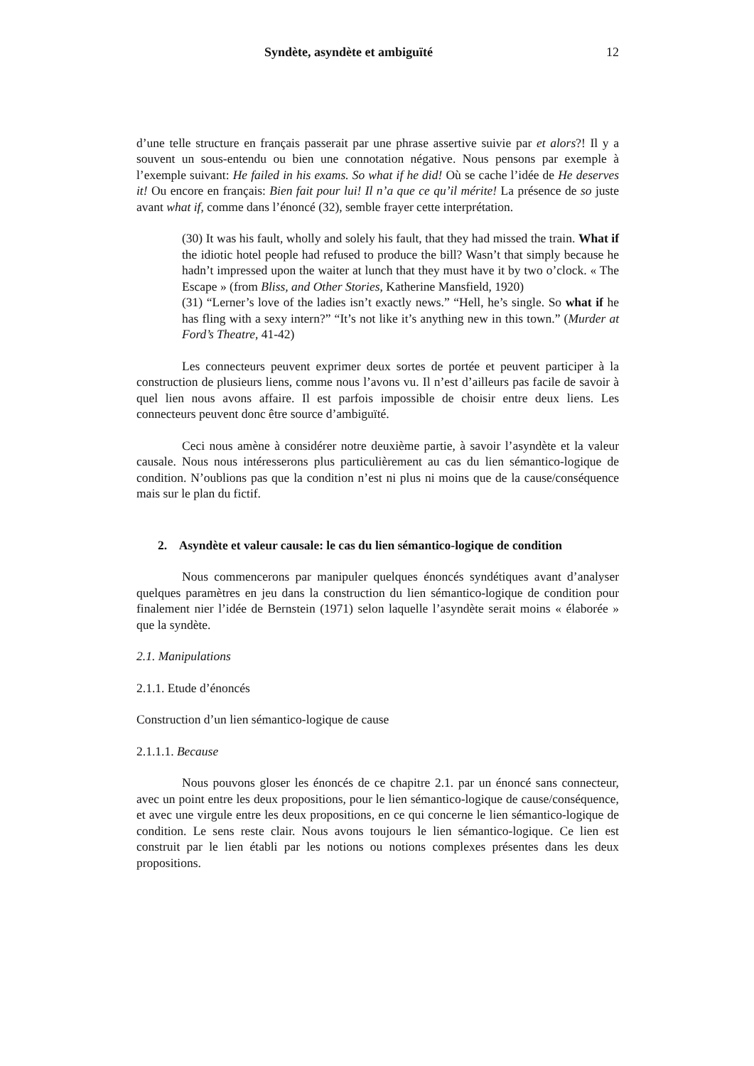Syndète, asyndète et ambiguïté 12
d’une telle structure en français passerait par une phrase assertive suivie par et alors?! Il y a souvent un sous-entendu ou bien une connotation négative. Nous pensons par exemple à l’exemple suivant: He failed in his exams. So what if he did! Où se cache l’idée de He deserves it! Ou encore en français: Bien fait pour lui! Il n’a que ce qu’il mérite! La présence de so juste avant what if, comme dans l’énoncé (32), semble frayer cette interprétation.
(30) It was his fault, wholly and solely his fault, that they had missed the train. What if the idiotic hotel people had refused to produce the bill? Wasn’t that simply because he hadn’t impressed upon the waiter at lunch that they must have it by two o’clock. « The Escape » (from Bliss, and Other Stories, Katherine Mansfield, 1920)
(31) “Lerner’s love of the ladies isn’t exactly news.” “Hell, he’s single. So what if he has fling with a sexy intern?” “It’s not like it’s anything new in this town.” (Murder at Ford’s Theatre, 41-42)
Les connecteurs peuvent exprimer deux sortes de portée et peuvent participer à la construction de plusieurs liens, comme nous l’avons vu. Il n’est d’ailleurs pas facile de savoir à quel lien nous avons affaire. Il est parfois impossible de choisir entre deux liens. Les connecteurs peuvent donc être source d’ambiguïté.
Ceci nous amène à considérer notre deuxième partie, à savoir l’asyndète et la valeur causale. Nous nous intéresserons plus particulièrement au cas du lien sémantico-logique de condition. N’oublions pas que la condition n’est ni plus ni moins que de la cause/conséquence mais sur le plan du fictif.
2. Asyndète et valeur causale: le cas du lien sémantico-logique de condition
Nous commencerons par manipuler quelques énoncés syndétiques avant d’analyser quelques paramètres en jeu dans la construction du lien sémantico-logique de condition pour finalement nier l’idée de Bernstein (1971) selon laquelle l’asyndète serait moins « élaborée » que la syndète.
2.1. Manipulations
2.1.1. Etude d’énoncés
Construction d’un lien sémantico-logique de cause
2.1.1.1. Because
Nous pouvons gloser les énoncés de ce chapitre 2.1. par un énoncé sans connecteur, avec un point entre les deux propositions, pour le lien sémantico-logique de cause/conséquence, et avec une virgule entre les deux propositions, en ce qui concerne le lien sémantico-logique de condition. Le sens reste clair. Nous avons toujours le lien sémantico-logique. Ce lien est construit par le lien établi par les notions ou notions complexes présentes dans les deux propositions.